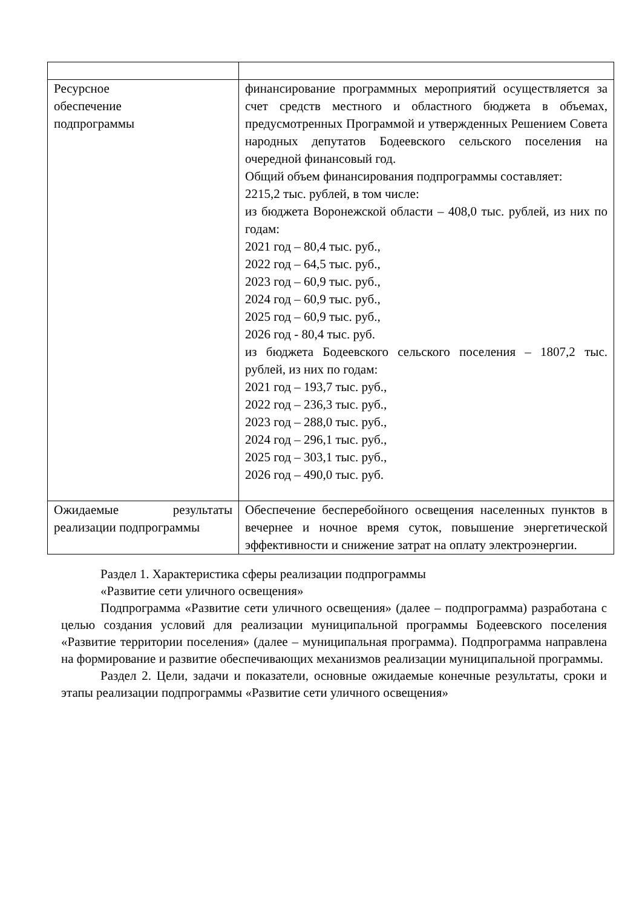| Ресурсное обеспечение подпрограммы | финансирование программных мероприятий осуществляется за счет средств местного и областного бюджета в объемах, предусмотренных Программой и утвержденных Решением Совета народных депутатов Бодеевского сельского поселения на очередной финансовый год. Общий объем финансирования подпрограммы составляет: 2215,2 тыс. рублей, в том числе: из бюджета Воронежской области – 408,0 тыс. рублей, из них по годам: 2021 год – 80,4 тыс. руб., 2022 год – 64,5 тыс. руб., 2023 год – 60,9 тыс. руб., 2024 год – 60,9 тыс. руб., 2025 год – 60,9 тыс. руб., 2026 год - 80,4 тыс. руб. из бюджета Бодеевского сельского поселения – 1807,2 тыс. рублей, из них по годам: 2021 год – 193,7 тыс. руб., 2022 год – 236,3 тыс. руб., 2023 год – 288,0 тыс. руб., 2024 год – 296,1 тыс. руб., 2025 год – 303,1 тыс. руб., 2026 год – 490,0 тыс. руб. |
| Ожидаемые результаты реализации подпрограммы | Обеспечение бесперебойного освещения населенных пунктов в вечернее и ночное время суток, повышение энергетической эффективности и снижение затрат на оплату электроэнергии. |
Раздел 1. Характеристика сферы реализации подпрограммы
«Развитие сети уличного освещения»
Подпрограмма «Развитие сети уличного освещения» (далее – подпрограмма) разработана с целью создания условий для реализации муниципальной программы Бодеевского поселения «Развитие территории поселения» (далее – муниципальная программа). Подпрограмма направлена на формирование и развитие обеспечивающих механизмов реализации муниципальной программы.
Раздел 2. Цели, задачи и показатели, основные ожидаемые конечные результаты, сроки и этапы реализации подпрограммы «Развитие сети уличного освещения»